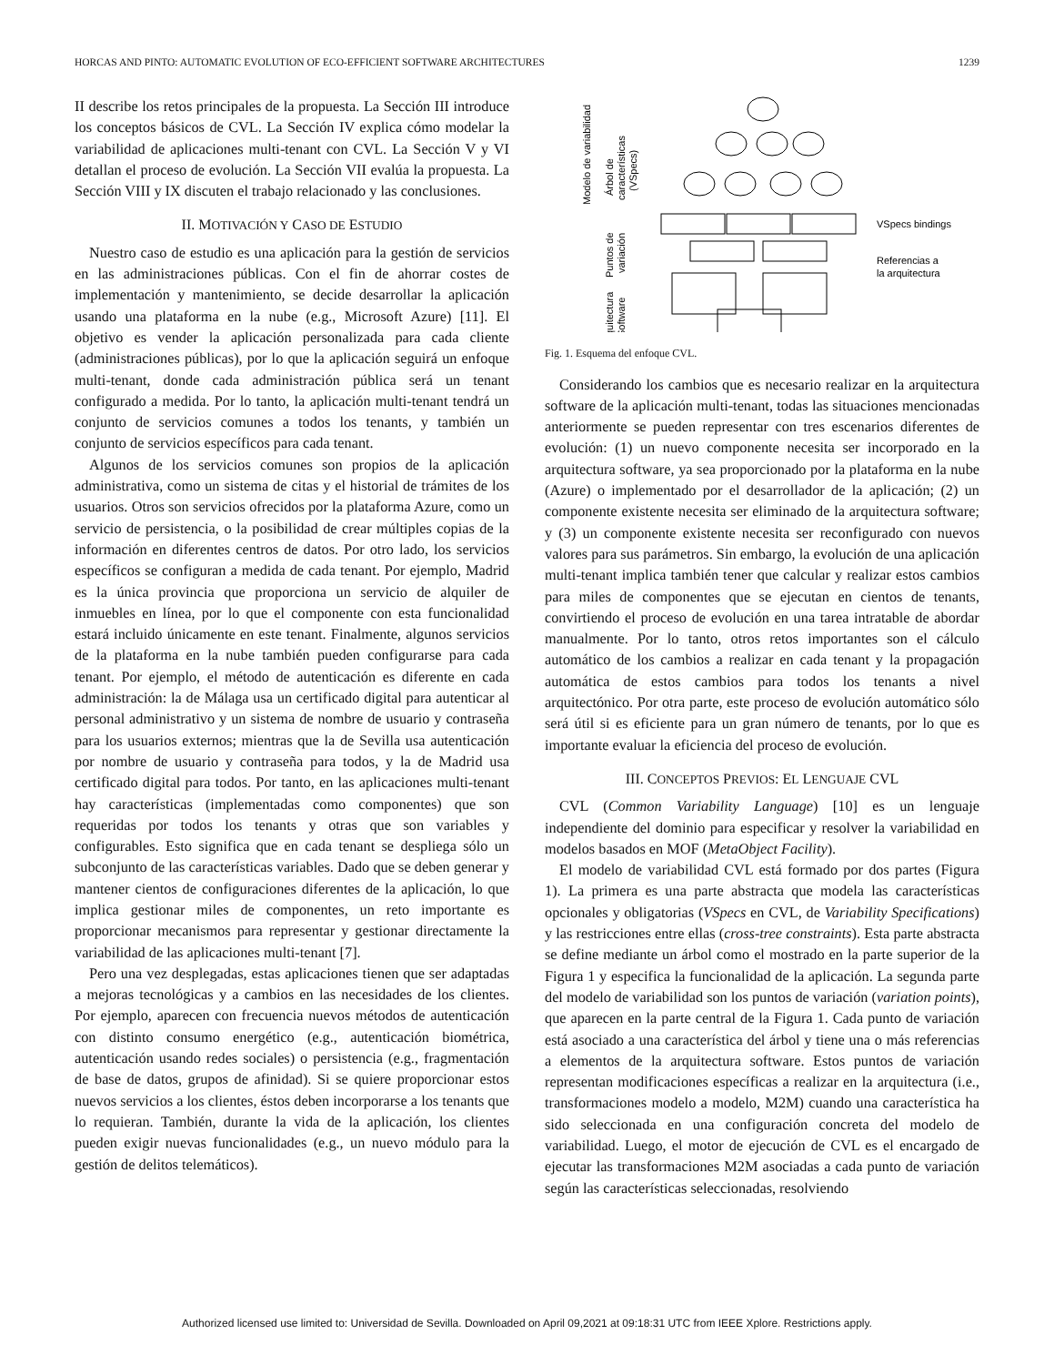HORCAS AND PINTO: AUTOMATIC EVOLUTION OF ECO-EFFICIENT SOFTWARE ARCHITECTURES 1239
II describe los retos principales de la propuesta. La Sección III introduce los conceptos básicos de CVL. La Sección IV explica cómo modelar la variabilidad de aplicaciones multi-tenant con CVL. La Sección V y VI detallan el proceso de evolución. La Sección VII evalúa la propuesta. La Sección VIII y IX discuten el trabajo relacionado y las conclusiones.
II. MOTIVACIÓN Y CASO DE ESTUDIO
Nuestro caso de estudio es una aplicación para la gestión de servicios en las administraciones públicas. Con el fin de ahorrar costes de implementación y mantenimiento, se decide desarrollar la aplicación usando una plataforma en la nube (e.g., Microsoft Azure) [11]. El objetivo es vender la aplicación personalizada para cada cliente (administraciones públicas), por lo que la aplicación seguirá un enfoque multi-tenant, donde cada administración pública será un tenant configurado a medida. Por lo tanto, la aplicación multi-tenant tendrá un conjunto de servicios comunes a todos los tenants, y también un conjunto de servicios específicos para cada tenant.
Algunos de los servicios comunes son propios de la aplicación administrativa, como un sistema de citas y el historial de trámites de los usuarios. Otros son servicios ofrecidos por la plataforma Azure, como un servicio de persistencia, o la posibilidad de crear múltiples copias de la información en diferentes centros de datos. Por otro lado, los servicios específicos se configuran a medida de cada tenant. Por ejemplo, Madrid es la única provincia que proporciona un servicio de alquiler de inmuebles en línea, por lo que el componente con esta funcionalidad estará incluido únicamente en este tenant. Finalmente, algunos servicios de la plataforma en la nube también pueden configurarse para cada tenant. Por ejemplo, el método de autenticación es diferente en cada administración: la de Málaga usa un certificado digital para autenticar al personal administrativo y un sistema de nombre de usuario y contraseña para los usuarios externos; mientras que la de Sevilla usa autenticación por nombre de usuario y contraseña para todos, y la de Madrid usa certificado digital para todos. Por tanto, en las aplicaciones multi-tenant hay características (implementadas como componentes) que son requeridas por todos los tenants y otras que son variables y configurables. Esto significa que en cada tenant se despliega sólo un subconjunto de las características variables. Dado que se deben generar y mantener cientos de configuraciones diferentes de la aplicación, lo que implica gestionar miles de componentes, un reto importante es proporcionar mecanismos para representar y gestionar directamente la variabilidad de las aplicaciones multi-tenant [7].
Pero una vez desplegadas, estas aplicaciones tienen que ser adaptadas a mejoras tecnológicas y a cambios en las necesidades de los clientes. Por ejemplo, aparecen con frecuencia nuevos métodos de autenticación con distinto consumo energético (e.g., autenticación biométrica, autenticación usando redes sociales) o persistencia (e.g., fragmentación de base de datos, grupos de afinidad). Si se quiere proporcionar estos nuevos servicios a los clientes, éstos deben incorporarse a los tenants que lo requieran. También, durante la vida de la aplicación, los clientes pueden exigir nuevas funcionalidades (e.g., un nuevo módulo para la gestión de delitos telemáticos).
VSpecs bindings
Referencias a
la arquitectura
Modelo de variabilidad
Puntos de
variación
Arquitectura
Software
Árbol de
características
(VSpecs)
Fig. 1. Esquema del enfoque CVL.
Considerando los cambios que es necesario realizar en la arquitectura software de la aplicación multi-tenant, todas las situaciones mencionadas anteriormente se pueden representar con tres escenarios diferentes de evolución: (1) un nuevo componente necesita ser incorporado en la arquitectura software, ya sea proporcionado por la plataforma en la nube (Azure) o implementado por el desarrollador de la aplicación; (2) un componente existente necesita ser eliminado de la arquitectura software; y (3) un componente existente necesita ser reconfigurado con nuevos valores para sus parámetros. Sin embargo, la evolución de una aplicación multi-tenant implica también tener que calcular y realizar estos cambios para miles de componentes que se ejecutan en cientos de tenants, convirtiendo el proceso de evolución en una tarea intratable de abordar manualmente. Por lo tanto, otros retos importantes son el cálculo automático de los cambios a realizar en cada tenant y la propagación automática de estos cambios para todos los tenants a nivel arquitectónico. Por otra parte, este proceso de evolución automático sólo será útil si es eficiente para un gran número de tenants, por lo que es importante evaluar la eficiencia del proceso de evolución.
III. CONCEPTOS PREVIOS: EL LENGUAJE CVL
CVL (Common Variability Language) [10] es un lenguaje independiente del dominio para especificar y resolver la variabilidad en modelos basados en MOF (MetaObject Facility).
El modelo de variabilidad CVL está formado por dos partes (Figura 1). La primera es una parte abstracta que modela las características opcionales y obligatorias (VSpecs en CVL, de Variability Specifications) y las restricciones entre ellas (cross-tree constraints). Esta parte abstracta se define mediante un árbol como el mostrado en la parte superior de la Figura 1 y especifica la funcionalidad de la aplicación. La segunda parte del modelo de variabilidad son los puntos de variación (variation points), que aparecen en la parte central de la Figura 1. Cada punto de variación está asociado a una característica del árbol y tiene una o más referencias a elementos de la arquitectura software. Estos puntos de variación representan modificaciones específicas a realizar en la arquitectura (i.e., transformaciones modelo a modelo, M2M) cuando una característica ha sido seleccionada en una configuración concreta del modelo de variabilidad. Luego, el motor de ejecución de CVL es el encargado de ejecutar las transformaciones M2M asociadas a cada punto de variación según las características seleccionadas, resolviendo
Authorized licensed use limited to: Universidad de Sevilla. Downloaded on April 09,2021 at 09:18:31 UTC from IEEE Xplore. Restrictions apply.